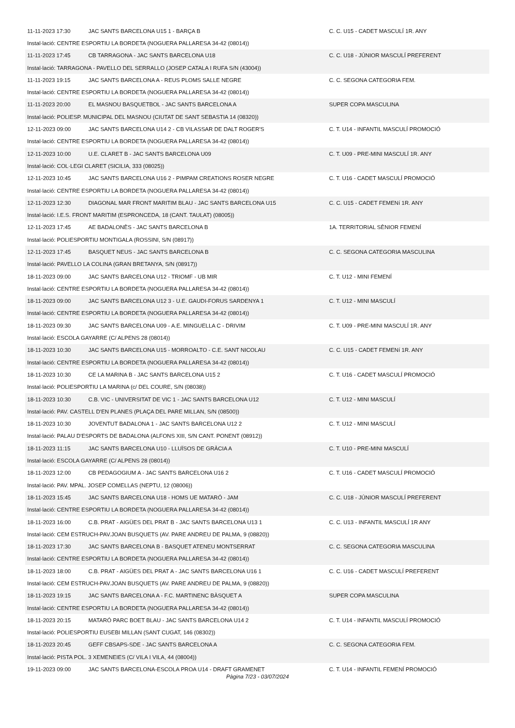| 11-11-2023 17:30 | JAC SANTS BARCELONA U15 1 - BARÇA B | C. C. U15 - CADET MASCULÍ 1R. ANY |
| Instal·lació: CENTRE ESPORTIU LA BORDETA (NOGUERA PALLARESA 34-42 (08014)) | | |
| 11-11-2023 17:45 | CB TARRAGONA - JAC SANTS BARCELONA U18 | C. C. U18 - JÚNIOR MASCULÍ PREFERENT |
| Instal·lació: TARRAGONA - PAVELLO DEL SERRALLO (JOSEP CATALA I RUFA S/N (43004)) | | |
| 11-11-2023 19:15 | JAC SANTS BARCELONA A - REUS PLOMS SALLE NEGRE | C. C. SEGONA CATEGORIA FEM. |
| Instal·lació: CENTRE ESPORTIU LA BORDETA (NOGUERA PALLARESA 34-42 (08014)) | | |
| 11-11-2023 20:00 | EL MASNOU BASQUETBOL - JAC SANTS BARCELONA A | SUPER COPA MASCULINA |
| Instal·lació: POLIESP. MUNICIPAL DEL MASNOU (CIUTAT DE SANT SEBASTIA 14 (08320)) | | |
| 12-11-2023 09:00 | JAC SANTS BARCELONA U14 2 - CB VILASSAR DE DALT ROGER'S | C. T. U14 - INFANTIL MASCULÍ PROMOCIÓ |
| Instal·lació: CENTRE ESPORTIU LA BORDETA (NOGUERA PALLARESA 34-42 (08014)) | | |
| 12-11-2023 10:00 | U.E. CLARET B - JAC SANTS BARCELONA U09 | C. T. U09 - PRE-MINI MASCULÍ 1R. ANY |
| Instal·lació: COL·LEGI CLARET (SICILIA, 333 (08025)) | | |
| 12-11-2023 10:45 | JAC SANTS BARCELONA U16 2 - PIMPAM CREATIONS ROSER NEGRE | C. T. U16 - CADET MASCULÍ PROMOCIÓ |
| Instal·lació: CENTRE ESPORTIU LA BORDETA (NOGUERA PALLARESA 34-42 (08014)) | | |
| 12-11-2023 12:30 | DIAGONAL MAR FRONT MARITIM BLAU - JAC SANTS BARCELONA U15 | C. C. U15 - CADET FEMENí 1R. ANY |
| Instal·lació: I.E.S. FRONT MARITIM (ESPRONCEDA, 18 (CANT. TAULAT) (08005)) | | |
| 12-11-2023 17:45 | AE BADALONÈS - JAC SANTS BARCELONA B | 1A. TERRITORIAL SÈNIOR FEMENÍ |
| Instal·lació: POLIESPORTIU MONTIGALA (ROSSINI, S/N (08917)) | | |
| 12-11-2023 17:45 | BASQUET NEUS - JAC SANTS BARCELONA B | C. C. SEGONA CATEGORIA MASCULINA |
| Instal·lació: PAVELLO LA COLINA (GRAN BRETANYA, S/N (08917)) | | |
| 18-11-2023 09:00 | JAC SANTS BARCELONA U12 - TRIOMF - UB MIR | C. T. U12 - MINI FEMENÍ |
| Instal·lació: CENTRE ESPORTIU LA BORDETA (NOGUERA PALLARESA 34-42 (08014)) | | |
| 18-11-2023 09:00 | JAC SANTS BARCELONA U12 3 - U.E. GAUDI-FORUS SARDENYA 1 | C. T. U12 - MINI MASCULÍ |
| Instal·lació: CENTRE ESPORTIU LA BORDETA (NOGUERA PALLARESA 34-42 (08014)) | | |
| 18-11-2023 09:30 | JAC SANTS BARCELONA U09 - A.E. MINGUELLA C - DRIVIM | C. T. U09 - PRE-MINI MASCULÍ 1R. ANY |
| Instal·lació: ESCOLA GAYARRE (C/ ALPENS 28 (08014)) | | |
| 18-11-2023 10:30 | JAC SANTS BARCELONA U15 - MORROALTO - C.E. SANT NICOLAU | C. C. U15 - CADET FEMENí 1R. ANY |
| Instal·lació: CENTRE ESPORTIU LA BORDETA (NOGUERA PALLARESA 34-42 (08014)) | | |
| 18-11-2023 10:30 | CE LA MARINA B - JAC SANTS BARCELONA U15 2 | C. T. U16 - CADET MASCULÍ PROMOCIÓ |
| Instal·lació: POLIESPORTIU LA MARINA (c/ DEL COURE, S/N (08038)) | | |
| 18-11-2023 10:30 | C.B. VIC - UNIVERSITAT DE VIC 1 - JAC SANTS BARCELONA U12 | C. T. U12 - MINI MASCULÍ |
| Instal·lació: PAV. CASTELL D'EN PLANES (PLAÇA DEL PARE MILLAN, S/N (08500)) | | |
| 18-11-2023 10:30 | JOVENTUT BADALONA 1 - JAC SANTS BARCELONA U12 2 | C. T. U12 - MINI MASCULÍ |
| Instal·lació: PALAU D'ESPORTS DE BADALONA (ALFONS XIII, S/N CANT. PONENT (08912)) | | |
| 18-11-2023 11:15 | JAC SANTS BARCELONA U10 - LLUÏSOS DE GRÀCIA A | C. T. U10 - PRE-MINI MASCULÍ |
| Instal·lació: ESCOLA GAYARRE (C/ ALPENS 28 (08014)) | | |
| 18-11-2023 12:00 | CB PEDAGOGIUM A - JAC SANTS BARCELONA U16 2 | C. T. U16 - CADET MASCULÍ PROMOCIÓ |
| Instal·lació: PAV. MPAL. JOSEP COMELLAS (NEPTU, 12 (08006)) | | |
| 18-11-2023 15:45 | JAC SANTS BARCELONA U18 - HOMS UE MATARÓ - JAM | C. C. U18 - JÚNIOR MASCULÍ PREFERENT |
| Instal·lació: CENTRE ESPORTIU LA BORDETA (NOGUERA PALLARESA 34-42 (08014)) | | |
| 18-11-2023 16:00 | C.B. PRAT - AIGÜES DEL PRAT B - JAC SANTS BARCELONA U13 1 | C. C. U13 - INFANTIL MASCULÍ 1R ANY |
| Instal·lació: CEM ESTRUCH-PAV.JOAN BUSQUETS (AV. PARE ANDREU DE PALMA, 9 (08820)) | | |
| 18-11-2023 17:30 | JAC SANTS BARCELONA B - BASQUET ATENEU MONTSERRAT | C. C. SEGONA CATEGORIA MASCULINA |
| Instal·lació: CENTRE ESPORTIU LA BORDETA (NOGUERA PALLARESA 34-42 (08014)) | | |
| 18-11-2023 18:00 | C.B. PRAT - AIGÜES DEL PRAT A - JAC SANTS BARCELONA U16 1 | C. C. U16 - CADET MASCULÍ PREFERENT |
| Instal·lació: CEM ESTRUCH-PAV.JOAN BUSQUETS (AV. PARE ANDREU DE PALMA, 9 (08820)) | | |
| 18-11-2023 19:15 | JAC SANTS BARCELONA A - F.C. MARTINENC BÀSQUET A | SUPER COPA MASCULINA |
| Instal·lació: CENTRE ESPORTIU LA BORDETA (NOGUERA PALLARESA 34-42 (08014)) | | |
| 18-11-2023 20:15 | MATARÓ PARC BOET BLAU - JAC SANTS BARCELONA U14 2 | C. T. U14 - INFANTIL MASCULÍ PROMOCIÓ |
| Instal·lació: POLIESPORTIU EUSEBI MILLAN (SANT CUGAT, 146 (08302)) | | |
| 18-11-2023 20:45 | GEFF CBSAPS-SDE - JAC SANTS BARCELONA A | C. C. SEGONA CATEGORIA FEM. |
| Instal·lació: PISTA POL. 3 XEMENEIES (C/ VILA I VILA, 44 (08004)) | | |
| 19-11-2023 09:00 | JAC SANTS BARCELONA-ESCOLA PROA U14 - DRAFT GRAMENET | C. T. U14 - INFANTIL FEMENÍ PROMOCIÓ |
Pàgina 7/23 - 03/07/2024